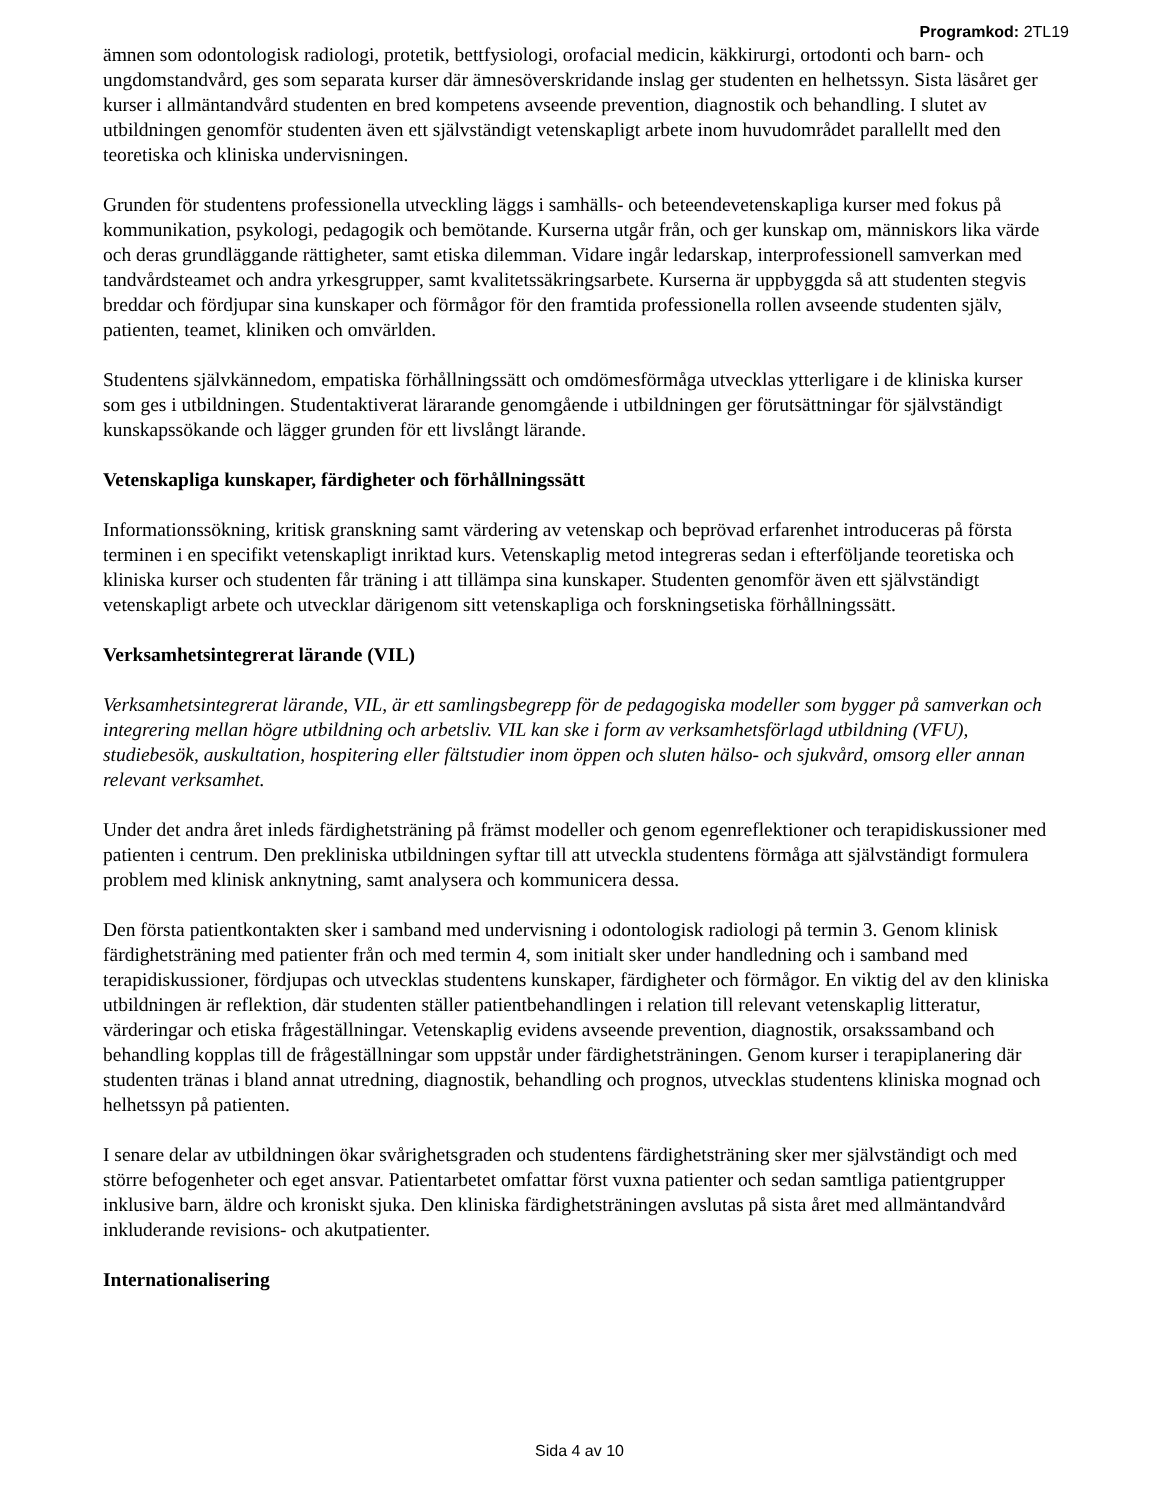Programkod: 2TL19
ämnen som odontologisk radiologi, protetik, bettfysiologi, orofacial medicin, käkkirurgi, ortodonti och barn- och ungdomstandvård, ges som separata kurser där ämnesöverskridande inslag ger studenten en helhetssyn. Sista läsåret ger kurser i allmäntandvård studenten en bred kompetens avseende prevention, diagnostik och behandling. I slutet av utbildningen genomför studenten även ett självständigt vetenskapligt arbete inom huvudområdet parallellt med den teoretiska och kliniska undervisningen.
Grunden för studentens professionella utveckling läggs i samhälls- och beteendevetenskapliga kurser med fokus på kommunikation, psykologi, pedagogik och bemötande. Kurserna utgår från, och ger kunskap om, människors lika värde och deras grundläggande rättigheter, samt etiska dilemman. Vidare ingår ledarskap, interprofessionell samverkan med tandvårdsteamet och andra yrkesgrupper, samt kvalitetssäkringsarbete. Kurserna är uppbyggda så att studenten stegvis breddar och fördjupar sina kunskaper och förmågor för den framtida professionella rollen avseende studenten själv, patienten, teamet, kliniken och omvärlden.
Studentens självkännedom, empatiska förhållningssätt och omdömesförmåga utvecklas ytterligare i de kliniska kurser som ges i utbildningen. Studentaktiverat lärarande genomgående i utbildningen ger förutsättningar för självständigt kunskapssökande och lägger grunden för ett livslångt lärande.
Vetenskapliga kunskaper, färdigheter och förhållningssätt
Informationssökning, kritisk granskning samt värdering av vetenskap och beprövad erfarenhet introduceras på första terminen i en specifikt vetenskapligt inriktad kurs. Vetenskaplig metod integreras sedan i efterföljande teoretiska och kliniska kurser och studenten får träning i att tillämpa sina kunskaper. Studenten genomför även ett självständigt vetenskapligt arbete och utvecklar därigenom sitt vetenskapliga och forskningsetiska förhållningssätt.
Verksamhetsintegrerat lärande (VIL)
Verksamhetsintegrerat lärande, VIL, är ett samlingsbegrepp för de pedagogiska modeller som bygger på samverkan och integrering mellan högre utbildning och arbetsliv. VIL kan ske i form av verksamhetsförlagd utbildning (VFU), studiebesök, auskultation, hospitering eller fältstudier inom öppen och sluten hälso- och sjukvård, omsorg eller annan relevant verksamhet.
Under det andra året inleds färdighetsträning på främst modeller och genom egenreflektioner och terapidiskussioner med patienten i centrum. Den prekliniska utbildningen syftar till att utveckla studentens förmåga att självständigt formulera problem med klinisk anknytning, samt analysera och kommunicera dessa.
Den första patientkontakten sker i samband med undervisning i odontologisk radiologi på termin 3. Genom klinisk färdighetsträning med patienter från och med termin 4, som initialt sker under handledning och i samband med terapidiskussioner, fördjupas och utvecklas studentens kunskaper, färdigheter och förmågor. En viktig del av den kliniska utbildningen är reflektion, där studenten ställer patientbehandlingen i relation till relevant vetenskaplig litteratur, värderingar och etiska frågeställningar. Vetenskaplig evidens avseende prevention, diagnostik, orsakssamband och behandling kopplas till de frågeställningar som uppstår under färdighetsträningen. Genom kurser i terapiplanering där studenten tränas i bland annat utredning, diagnostik, behandling och prognos, utvecklas studentens kliniska mognad och helhetssyn på patienten.
I senare delar av utbildningen ökar svårighetsgraden och studentens färdighetsträning sker mer självständigt och med större befogenheter och eget ansvar. Patientarbetet omfattar först vuxna patienter och sedan samtliga patientgrupper inklusive barn, äldre och kroniskt sjuka. Den kliniska färdighetsträningen avslutas på sista året med allmäntandvård inkluderande revisions- och akutpatienter.
Internationalisering
Sida 4 av 10